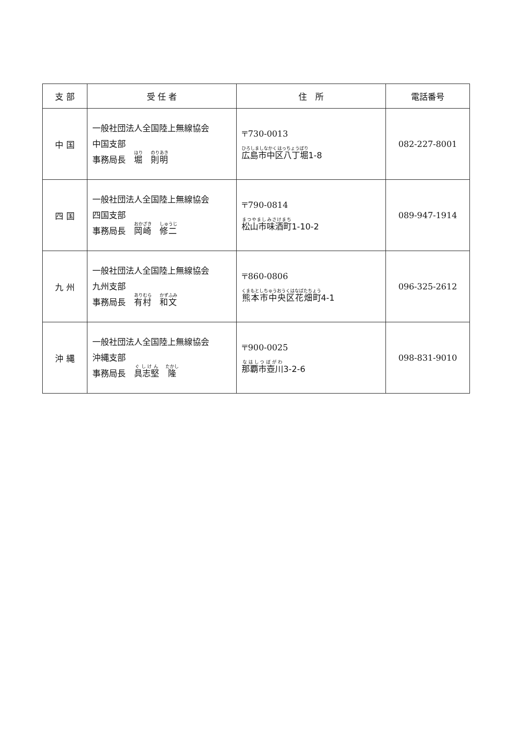| 支 部 | 受 任 者 | 住 所 | 電話番号 |
| --- | --- | --- | --- |
| 中 国 | 一般社団法人全国陸上無線協会 中国支部 事務局長 堀 則明 | 〒730-0013 広島市中区八丁堀 1-8 | 082-227-8001 |
| 四 国 | 一般社団法人全国陸上無線協会 四国支部 事務局長 岡崎 修二 | 〒790-0814 松山市味酒町 1-10-2 | 089-947-1914 |
| 九 州 | 一般社団法人全国陸上無線協会 九州支部 事務局長 有村 和文 | 〒860-0806 熊本市中央区花畑町 4-1 | 096-325-2612 |
| 沖 縄 | 一般社団法人全国陸上無線協会 沖縄支部 事務局長 具志堅 隆 | 〒900-0025 那覇市壺川 3-2-6 | 098-831-9010 |